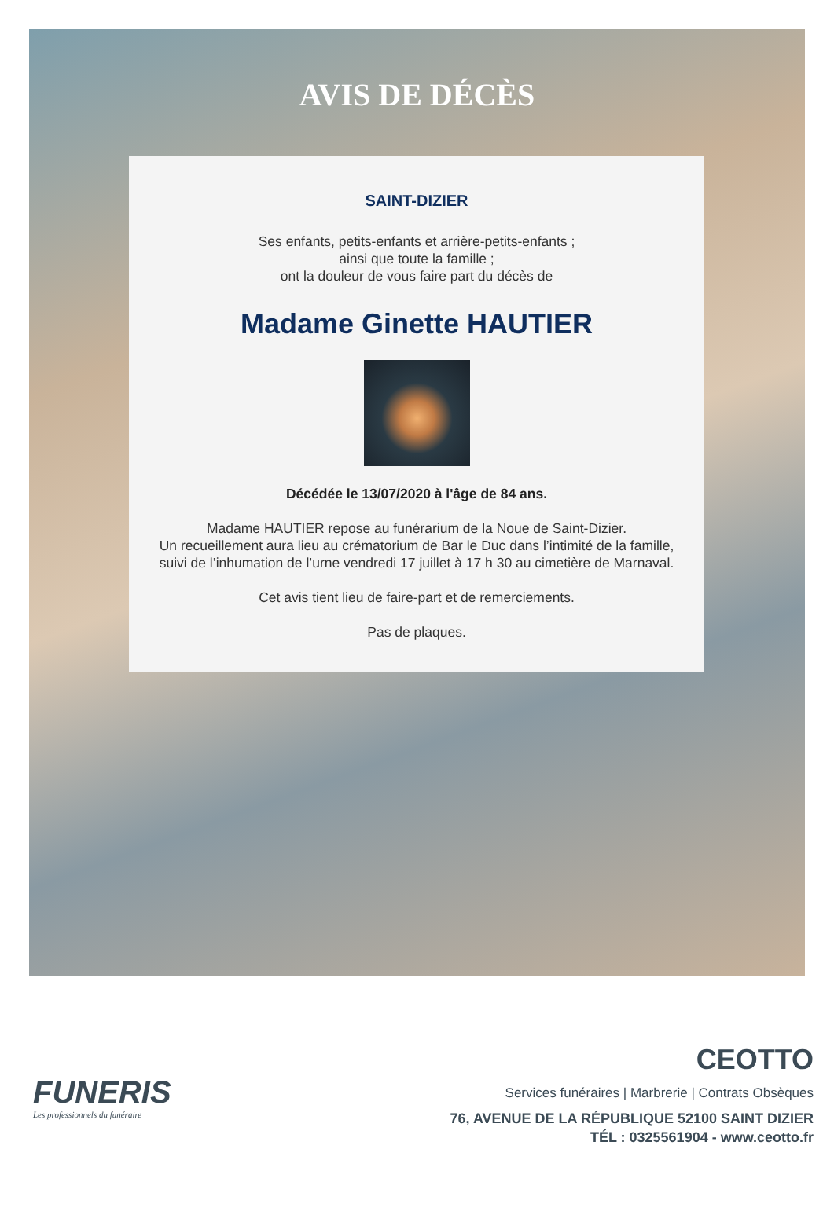AVIS DE DÉCÈS
SAINT-DIZIER
Ses enfants, petits-enfants et arrière-petits-enfants ;
ainsi que toute la famille ;
ont la douleur de vous faire part du décès de
Madame Ginette HAUTIER
Décédée le 13/07/2020 à l'âge de 84 ans.
Madame HAUTIER repose au funérarium de la Noue de Saint-Dizier.
Un recueillement aura lieu au crématorium de Bar le Duc dans l’intimité de la famille, suivi de l’inhumation de l’urne vendredi 17 juillet à 17 h 30 au cimetière de Marnaval.
Cet avis tient lieu de faire-part et de remerciements.
Pas de plaques.
FUNERIS
Les professionnels du funéraire
CEOTTO
Services funéraires | Marbrerie | Contrats Obsèques
76, AVENUE DE LA RÉPUBLIQUE 52100 SAINT DIZIER
TÉL : 0325561904 - www.ceotto.fr